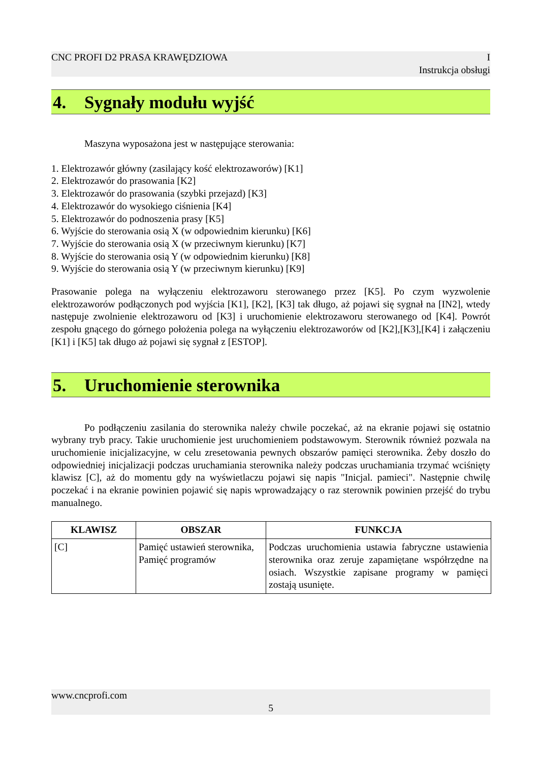CNC PROFI D2 PRASA KRAWĘDZIOWA I
Instrukcja obsługi
4. Sygnały modułu wyjść
Maszyna wyposażona jest w następujące sterowania:
1. Elektrozawór główny (zasilający kość elektrozaworów) [K1]
2. Elektrozawór do prasowania [K2]
3. Elektrozawór do prasowania (szybki przejazd) [K3]
4. Elektrozawór do wysokiego ciśnienia [K4]
5. Elektrozawór do podnoszenia prasy [K5]
6. Wyjście do sterowania osią X (w odpowiednim kierunku) [K6]
7. Wyjście do sterowania osią X (w przeciwnym kierunku) [K7]
8. Wyjście do sterowania osią Y (w odpowiednim kierunku) [K8]
9. Wyjście do sterowania osią Y (w przeciwnym kierunku) [K9]
Prasowanie polega na wyłączeniu elektrozaworu sterowanego przez [K5]. Po czym wyzwolenie elektrozaworów podłączonych pod wyjścia [K1], [K2], [K3] tak długo, aż pojawi się sygnał na [IN2], wtedy następuje zwolnienie elektrozaworu od [K3] i uruchomienie elektrozaworu sterowanego od [K4]. Powrót zespołu gnącego do górnego położenia polega na wyłączeniu elektrozaworów od [K2],[K3],[K4] i załączeniu [K1] i [K5] tak długo aż pojawi się sygnał z [ESTOP].
5. Uruchomienie sterownika
Po podłączeniu zasilania do sterownika należy chwile poczekać, aż na ekranie pojawi się ostatnio wybrany tryb pracy. Takie uruchomienie jest uruchomieniem podstawowym. Sterownik również pozwala na uruchomienie inicjalizacyjne, w celu zresetowania pewnych obszarów pamięci sterownika. Żeby doszło do odpowiedniej inicjalizacji podczas uruchamiania sterownika należy podczas uruchamiania trzymać wciśnięty klawisz [C], aż do momentu gdy na wyświetlaczu pojawi się napis "Inicjal. pamieci". Następnie chwilę poczekać i na ekranie powinien pojawić się napis wprowadzający o raz sterownik powinien przejść do trybu manualnego.
| KLAWISZ | OBSZAR | FUNKCJA |
| --- | --- | --- |
| [C] | Pamięć ustawień sterownika, Pamięć programów | Podczas uruchomienia ustawia fabryczne ustawienia sterownika oraz zeruje zapamiętane współrzędne na osiach. Wszystkie zapisane programy w pamięci zostają usunięte. |
www.cncprofi.com
5